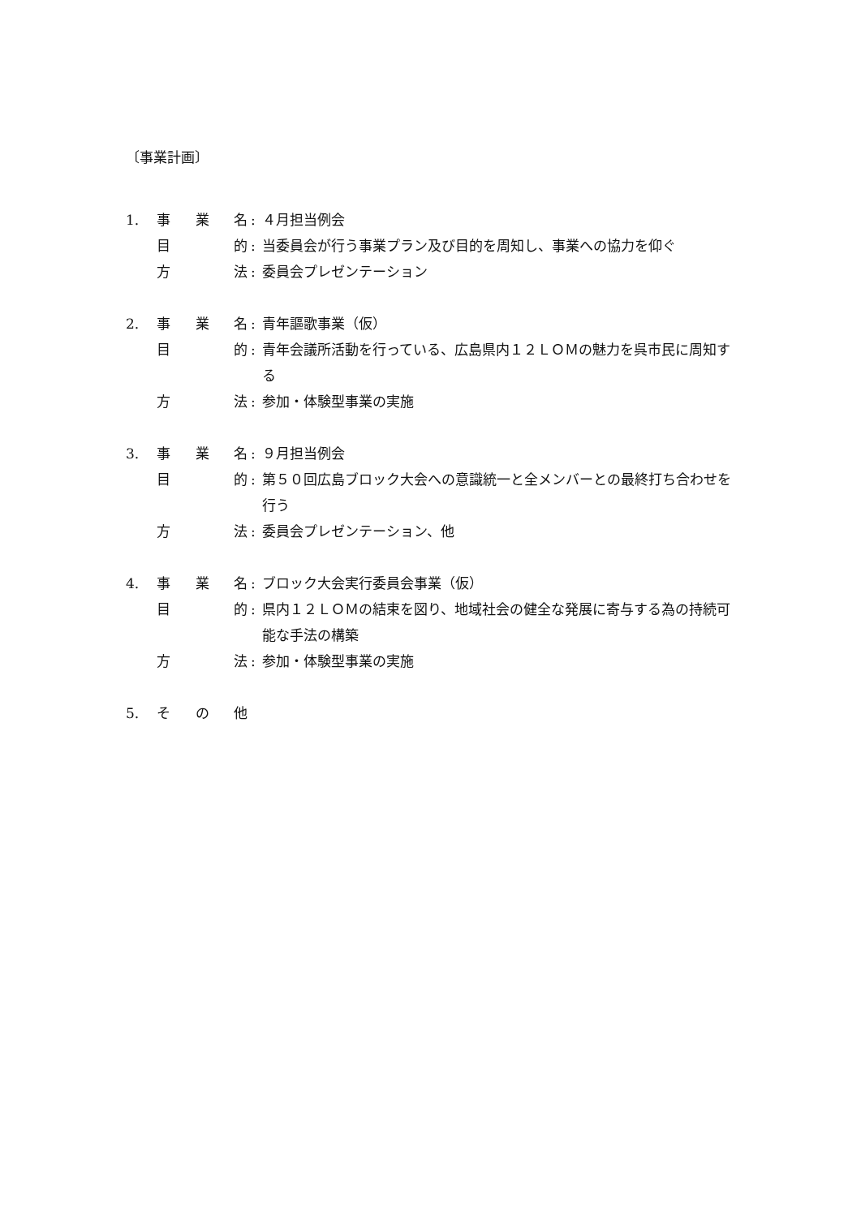〔事業計画〕
1. 事 業 名: ４月担当例会
目 的: 当委員会が行う事業プラン及び目的を周知し、事業への協力を仰ぐ
方 法: 委員会プレゼンテーション
2. 事 業 名: 青年謳歌事業（仮）
目 的: 青年会議所活動を行っている、広島県内１２ＬＯＭの魅力を呉市民に周知する
方 法: 参加・体験型事業の実施
3. 事 業 名: ９月担当例会
目 的: 第５０回広島ブロック大会への意識統一と全メンバーとの最終打ち合わせを行う
方 法: 委員会プレゼンテーション、他
4. 事 業 名: ブロック大会実行委員会事業（仮）
目 的: 県内１２ＬＯＭの結束を図り、地域社会の健全な発展に寄与する為の持続可能な手法の構築
方 法: 参加・体験型事業の実施
5. そ の 他